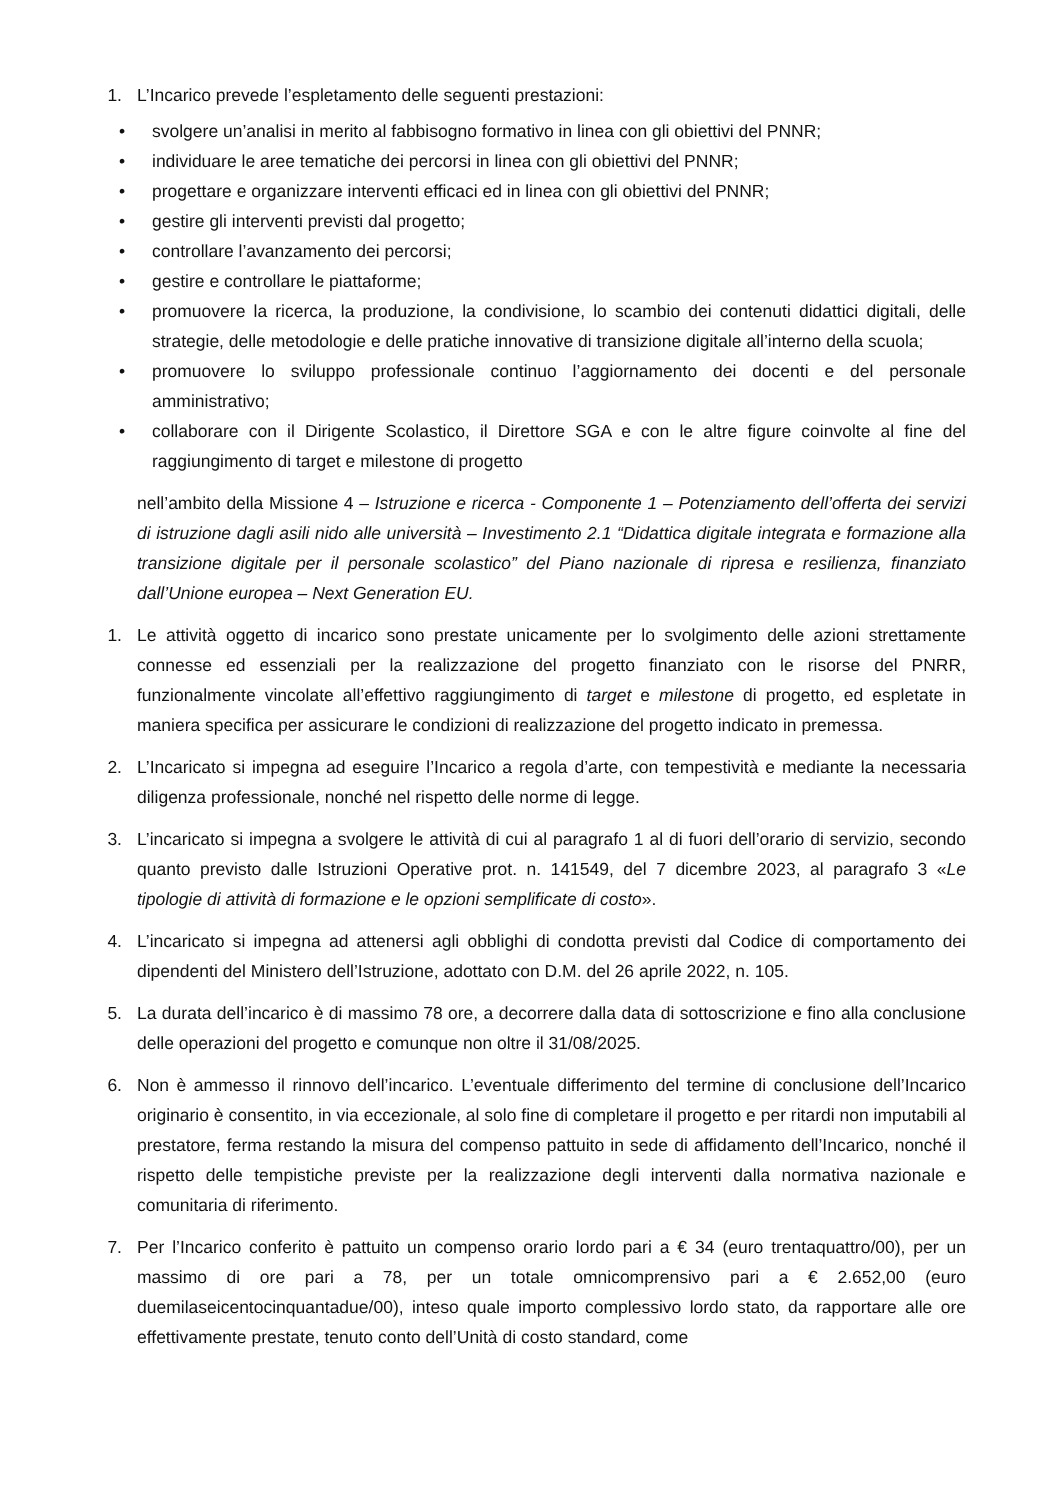1. L’Incarico prevede l’espletamento delle seguenti prestazioni:
• svolgere un’analisi in merito al fabbisogno formativo in linea con gli obiettivi del PNNR;
• individuare le aree tematiche dei percorsi in linea con gli obiettivi del PNNR;
• progettare e organizzare interventi efficaci ed in linea con gli obiettivi del PNNR;
• gestire gli interventi previsti dal progetto;
• controllare l’avanzamento dei percorsi;
• gestire e controllare le piattaforme;
• promuovere la ricerca, la produzione, la condivisione, lo scambio dei contenuti didattici digitali, delle strategie, delle metodologie e delle pratiche innovative di transizione digitale all’interno della scuola;
• promuovere lo sviluppo professionale continuo l’aggiornamento dei docenti e del personale amministrativo;
• collaborare con il Dirigente Scolastico, il Direttore SGA e con le altre figure coinvolte al fine del raggiungimento di target e milestone di progetto
nell’ambito della Missione 4 – Istruzione e ricerca - Componente 1 – Potenziamento dell’offerta dei servizi di istruzione dagli asili nido alle università – Investimento 2.1 “Didattica digitale integrata e formazione alla transizione digitale per il personale scolastico” del Piano nazionale di ripresa e resilienza, finanziato dall’Unione europea – Next Generation EU.
1. Le attività oggetto di incarico sono prestate unicamente per lo svolgimento delle azioni strettamente connesse ed essenziali per la realizzazione del progetto finanziato con le risorse del PNRR, funzionalmente vincolate all’effettivo raggiungimento di target e milestone di progetto, ed espletate in maniera specifica per assicurare le condizioni di realizzazione del progetto indicato in premessa.
2. L’Incaricato si impegna ad eseguire l’Incarico a regola d’arte, con tempestività e mediante la necessaria diligenza professionale, nonché nel rispetto delle norme di legge.
3. L’incaricato si impegna a svolgere le attività di cui al paragrafo 1 al di fuori dell’orario di servizio, secondo quanto previsto dalle Istruzioni Operative prot. n. 141549, del 7 dicembre 2023, al paragrafo 3 «Le tipologie di attività di formazione e le opzioni semplificate di costo».
4. L’incaricato si impegna ad attenersi agli obblighi di condotta previsti dal Codice di comportamento dei dipendenti del Ministero dell’Istruzione, adottato con D.M. del 26 aprile 2022, n. 105.
5. La durata dell’incarico è di massimo 78 ore, a decorrere dalla data di sottoscrizione e fino alla conclusione delle operazioni del progetto e comunque non oltre il 31/08/2025.
6. Non è ammesso il rinnovo dell’incarico. L’eventuale differimento del termine di conclusione dell’Incarico originario è consentito, in via eccezionale, al solo fine di completare il progetto e per ritardi non imputabili al prestatore, ferma restando la misura del compenso pattuito in sede di affidamento dell’Incarico, nonché il rispetto delle tempistiche previste per la realizzazione degli interventi dalla normativa nazionale e comunitaria di riferimento.
7. Per l’Incarico conferito è pattuito un compenso orario lordo pari a € 34 (euro trentaquattro/00), per un massimo di ore pari a 78, per un totale omnicomprensivo pari a € 2.652,00 (euro duemilaseicentocinquantadue/00), inteso quale importo complessivo lordo stato, da rapportare alle ore effettivamente prestate, tenuto conto dell’Unità di costo standard, come